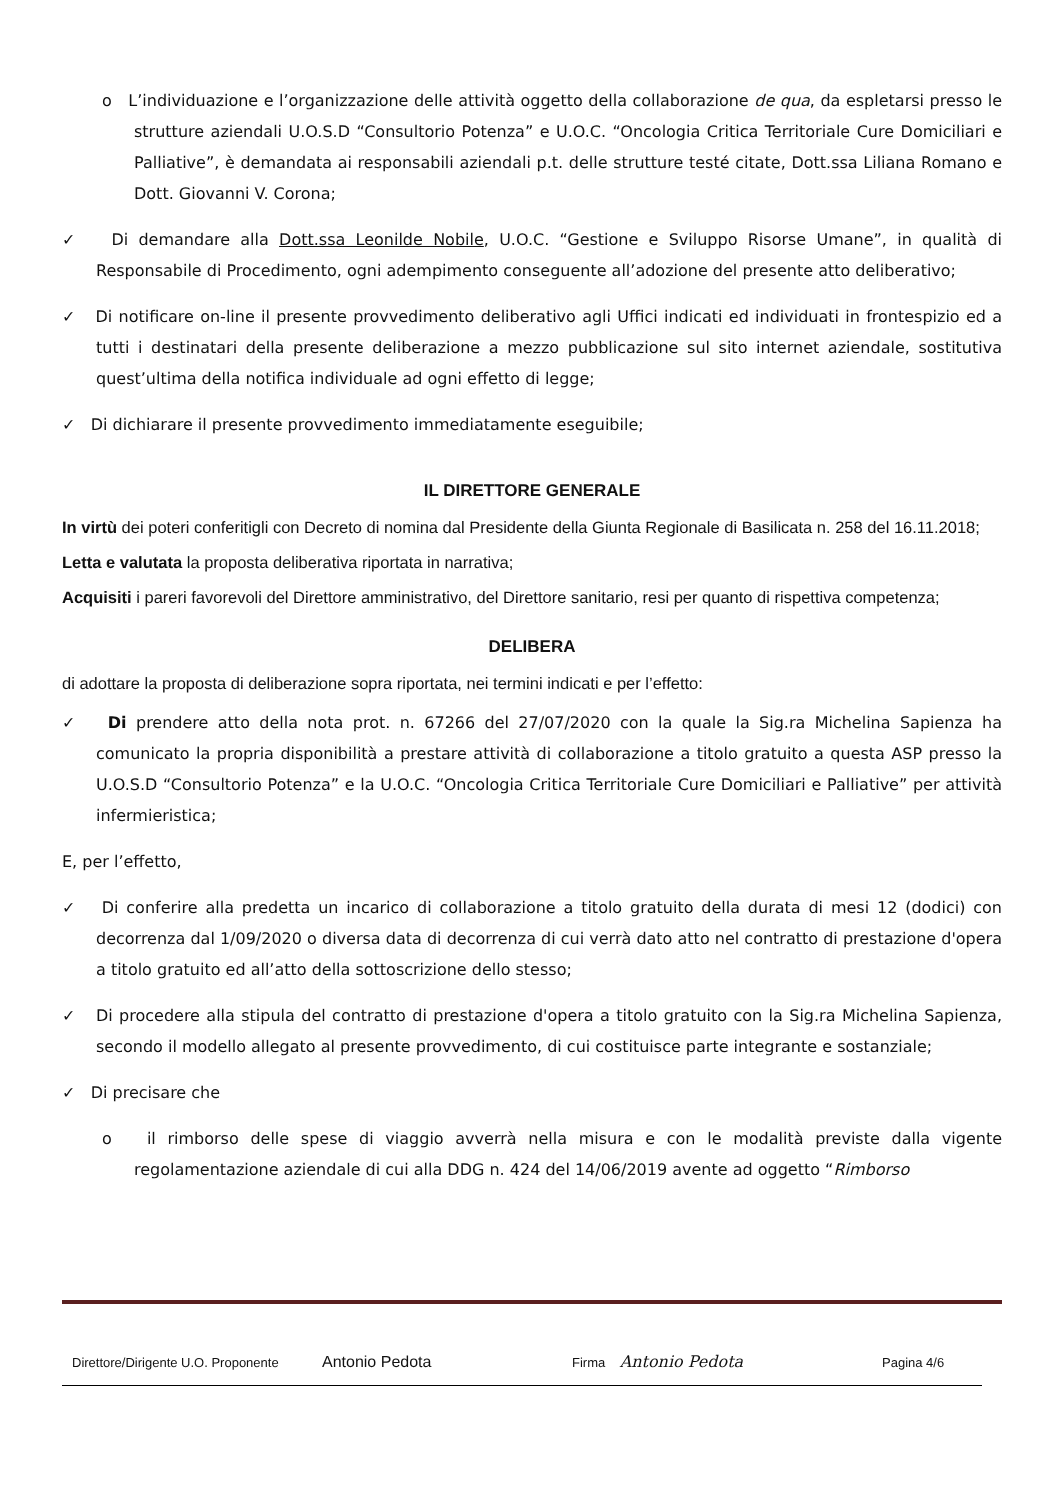o L’individuazione e l’organizzazione delle attività oggetto della collaborazione de qua, da espletarsi presso le strutture aziendali U.O.S.D “Consultorio Potenza” e U.O.C. “Oncologia Critica Territoriale Cure Domiciliari e Palliative”, è demandata ai responsabili aziendali p.t. delle strutture testé citate, Dott.ssa Liliana Romano e Dott. Giovanni V. Corona;
✓ Di demandare alla Dott.ssa Leonilde Nobile, U.O.C. “Gestione e Sviluppo Risorse Umane”, in qualità di Responsabile di Procedimento, ogni adempimento conseguente all’adozione del presente atto deliberativo;
✓ Di notificare on-line il presente provvedimento deliberativo agli Uffici indicati ed individuati in frontespizio ed a tutti i destinatari della presente deliberazione a mezzo pubblicazione sul sito internet aziendale, sostitutiva quest’ultima della notifica individuale ad ogni effetto di legge;
✓ Di dichiarare il presente provvedimento immediatamente eseguibile;
IL DIRETTORE GENERALE
In virtù dei poteri conferitigli con Decreto di nomina dal Presidente della Giunta Regionale di Basilicata n. 258 del 16.11.2018;
Letta e valutata la proposta deliberativa riportata in narrativa;
Acquisiti i pareri favorevoli del Direttore amministrativo, del Direttore sanitario, resi per quanto di rispettiva competenza;
DELIBERA
di adottare la proposta di deliberazione sopra riportata, nei termini indicati e per l’effetto:
✓ Di prendere atto della nota prot. n. 67266 del 27/07/2020 con la quale la Sig.ra Michelina Sapienza ha comunicato la propria disponibilità a prestare attività di collaborazione a titolo gratuito a questa ASP presso la U.O.S.D “Consultorio Potenza” e la U.O.C. “Oncologia Critica Territoriale Cure Domiciliari e Palliative” per attività infermieristica;
E, per l’effetto,
✓ Di conferire alla predetta un incarico di collaborazione a titolo gratuito della durata di mesi 12 (dodici) con decorrenza dal 1/09/2020 o diversa data di decorrenza di cui verrà dato atto nel contratto di prestazione d'opera a titolo gratuito ed all’atto della sottoscrizione dello stesso;
✓ Di procedere alla stipula del contratto di prestazione d'opera a titolo gratuito con la Sig.ra Michelina Sapienza, secondo il modello allegato al presente provvedimento, di cui costituisce parte integrante e sostanziale;
✓ Di precisare che
o il rimborso delle spese di viaggio avverrà nella misura e con le modalità previste dalla vigente regolamentazione aziendale di cui alla DDG n. 424 del 14/06/2019 avente ad oggetto “Rimborso
Direttore/Dirigente U.O. Proponente Antonio Pedota Firma Antonio Pedota Pagina 4/6